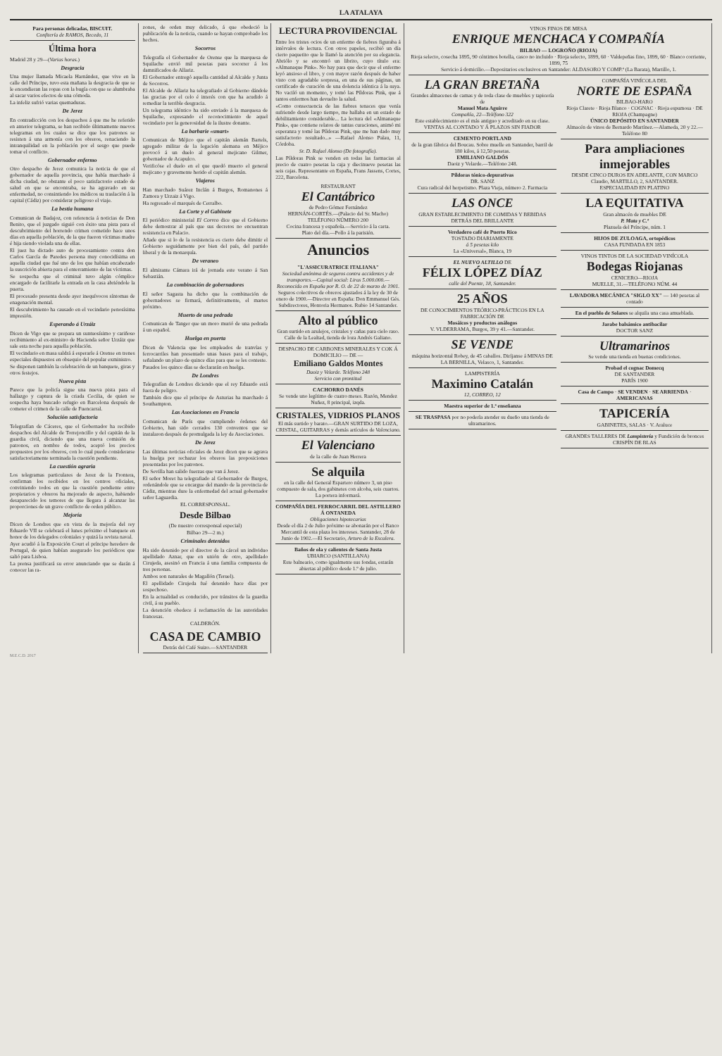LA ATALAYA
Para personas delicadas, BISCUIT.
Confitería de RAMOS, Becedo, 11
Última hora
Madrid 28 y 29—(Varias horas.)
Desgracia
Una mujer llamada Micaela Harnández, que vive en la calle del Príncipe, tuvo esta mañana la desgracia de que se le encendieran las ropas con la bugía con que se alumbraba al sacar varios efectos de una cómoda.
La infeliz sufrió varias quemaduras.
De Jerez
En contradicción con los despachos á que me he referido en anterior telegrama, se han recibido últimamente nuevos telegramas en los cuales se dice que los patronos se resisten á una armonía con los obreros, renaciendo la intranquilidad en la población por el sesgo que puede tomar el conflicto.
Gobernador enfermo
Otro despacho de Jerez comunica la noticia de que el gobernador de aquella provincia, que había marchado á dicha ciudad, no obstante el poco satisfactorio estado de salud en que se encontraba, se ha agravado en su enfermedad, no consintiendo los médicos su traslación á la capital (Cádiz) por considerar peligroso el viaje.
La bestia humana
Comunican de Badajoz, con referencia á noticias de Don Benito, que el juzgado siguió con éxito una pista para el descubrimiento del horrendo crimen cometido hace unos días en aquella población, de la que fueron víctimas madre é hija siendo violada una de ellas.
El juez ha dictado auto de procesamiento contra don Carlos García de Paredes persona muy conocidísima en aquella ciudad que fué uno de los que habían encabezado la suscrición abierta para el enterramiento de las víctimas.
Se sospecha que el criminal tuvo algún cómplice encargado de facilitarle la entrada en la casa abriéndole la puerta.
El procesado presenta desde ayer inequívocos síntomas de enagenación mental.
El descubrimiento ha causado en el vecindario penosísima impresión.
Esperando á Urzáiz
Dicen de Vigo que se prepara un suntuosísimo y cariñoso recibimiento al ex-ministro de Hacienda señor Urzáiz que sale esta noche para aquella población.
El vecindario en masa saldrá á esperarle á Orense en trenes especiales dispuestos en obsequio del popular exministro.
Se disponen también la celebración de un banquete, giras y otros festejos.
Nueva pista
Parece que la policía sigue una nueva pista para el hallazgo y captura de la criada Cecilia, de quien se sospecha haya buscado refugio en Barcelona después de cometer el crimen de la calle de Fuencarral.
Solución satisfactoria
Telegrafían de Cáceres, que el Gobernador ha recibido despachos del Alcalde de Torrejoncillo y del capitán de la guardia civil, diciendo que una nueva comisión de patronos, en nombre de todos, aceptó los precios propuestos por los obreros, con lo cual puede considerarse satisfactoriamente terminada la cuestión pendiente.
La cuestión agraria
Los telegramas particulares de Jerez de la Frontera, confirman los recibidos en los centros oficiales, conviniendo todos en que la cuestión pendiente entre propietarios y obreros ha mejorado de aspecto, habiendo desaparecido los temores de que llegara á alcanzar las proporciones de un grave conflicto de orden público.
Mejoría
Dicen de Londres que en vista de la mejoría del rey Eduardo VII se celebrará el lunes próximo el banquete en honor de los delegados coloniales y quizá la revista naval.
Ayer acudió á la Exposición Court el príncipe heredero de Portugal, de quien habían asegurado los periódicos que salió para Lisboa.
La prensa justificará su error anunciando que se darán á conocer las ra-
zones, de orden muy delicado, á que obedeció la publicación de la noticia, cuando se hayan comprobado los hechos.
Socorros
Telegrafía el Gobernador de Orense que la marquesa de Squilache envió mil pesetas para socorrer á los damnificados de Allariz.
El Gobernador entregó aquella cantidad al Alcalde y Junta de Socorros.
El Alcalde de Allariz ha telegrafiado al Gobierno dándole las gracias por el celo é interés con que ha acudido á remediar la terrible desgracia.
Un telegrama idéntico ha sido enviado á la marquesa de Squilache, expresando el reconocimiento de aquel vecindario por la generosidad de la ilustre donante.
La barbarie «smart»
Comunican de Méjico que el capitán alemán Bartels, agregado militar de la legación alemana en Méjico provocó á un duelo al general mejicano Gilmer, gobernador de Acapulco.
Verificóse el duelo en el que quedó muerto el general mejicano y gravemente herido el capitán alemán.
Viajeros
Han marchado Suárez Inclán á Burgos, Romanones á Zamora y Urzaiz á Vigo.
Ha regresado el marqués de Cerralbo.
La Corte y el Gabinete
El periódico ministerial El Correo dice que el Gobierno debe demostrar al país que sus decretos no encuentran resistencia en Palacio.
Añade que si lo de la resistencia es cierto debe dimitir el Gobierno seguidamente por bien del país, del partido liberal y de la monarquía.
De veraneo
El almirante Cámara irá de jornada este verano á San Sebastián.
La combinación de gobernadores
El señor Sagasta ha dicho que la combinación de gobernadores se firmará, definitivamente, el martes próximo.
Muerto de una pedrada
Comunican de Tanger que un moro murió de una pedrada á un español.
Huelga en puerta
Dicen de Valencia que los empleados de tranvías y ferrocarriles han presentado unas bases para el trabajo, señalando un plazo de quince días para que se les conteste.
Pasados los quince días se declararán en huelga.
De Londres
Telegrafían de Londres diciendo que el rey Eduardo está fuera de peligro.
También dice que el príncipe de Asturias ha marchado á Southampton.
Las Asociaciones en Francia
Comunican de París que cumpliendo órdenes del Gobierno, han sido cerrados 130 conventos que se instalaron después de promulgada la ley de Asociaciones.
De Jerez
Las últimas noticias oficiales de Jerez dicen que se agrava la huelga por rechazar los obreros las proposiciones presentadas por los patronos.
De Sevilla han salido fuerzas que van á Jerez.
El señor Moret ha telegrafiado al Gobernador de Burgos, ordenándole que se encargue del mando de la provincia de Cádiz, mientras dure la enfermedad del actual gobernador señor Laguardia.
EL CORRESPONSAL.
Desde Bilbao
(De nuestro corresponsal especial)
Bilbao 29—2 m.)
Criminales detenidos
Ha sido detenido por el director de la cárcel un individuo apellidado Aznar, que en unión de otro, apellidado Cirujeda, asesinó en Francia á una familia compuesta de tres personas.
Ambos son naturales de Magallón (Teruel).
El apellidado Cirujeda fué detenido hace días por sospechoso.
En la actualidad es conducido, por tránsitos de la guardia civil, á su pueblo.
La detención obedece á reclamación de las autoridades francesas.
CALDERÓN.
CASA DE CAMBIO
Detrás del Café Suizo.—SANTANDER
LECTURA PROVIDENCIAL
Entre los tristes ocios de un enfermo de fiebres figuraba á intérvalos de lectura. Con otros papeles, recibió un día cierto paquetito que le llamó la atención por su elegancia. Abriólo y se encontró un librito, cuyo título era: «Almanaque Pink». No hay para que decir que el enfermo leyó ansioso el libro, y con mayor razón después de haber visto con agradable sorpresa, en una de sus páginas, un certificado de curación de una dolencia idéntica á la suya. No vaciló un momento, y tomó las Píldoras Pink, que á tantos enfermos han devuelto la salud.
«Como consecuencia de las fiebres tenaces que venía sufriendo desde largo tiempo, me hallaba en un estado de debilitamiento considerable... La lectura del «Almanaque Pink», que contiene relatos de tantas curaciones, animó mi esperanza y tomé las Píldoras Pink, que me han dado muy satisfactorio resultado...» —Rafael Alonso Palau, 11, Córdoba.
Sr. D. Rafael Alonso (De fotografía).
Las Píldoras Pink se venden en todas las farmacias al precio de cuatro pesetas la caja y diecinueve pesetas las seis cajas. Representante en España, Frans Jassens, Cortes, 222, Barcelona.
RESTAURANT
El Cantábrico
de Pedro Gómez Fernández
HERNÁN-CORTÉS.—(Palacio del Sr. Macho) TELÉFONO NÚMERO 200
Cocina francesa y española.—Servicio á la carta.
Plato del día.—Pollo á la parisién.
Anuncios
"L'ASSICURATRICE ITALIANA"
Sociedad anónima de seguros contra accidentes y de transportes.—Capital social: Liras 5.000.000.—Reconocida en España por R. O. de 22 de marzo de 1901.
Seguros colectivos de obreros ajustados á la ley de 30 de enero de 1900.—Director en España: Don Emmanuel Gés. Subdirectores, Hontoria Hermanos. Rubio 14 Santander.
Alto al público
Gran surtido en azulejos, cristales y cañas para cielo raso. Calle de la Lealtad, tienda de loza Andrés Galiano.
DESPACHO DE CARBONES MINERALES Y COK Á DOMICILIO — DE —
Emiliano Galdos Montes
Daoiz y Velarde. Teléfono 248
Servicio con prontitud
CACHORRO DANÉS
Se vende uno legítimo de cuatro meses. Razón, Mendez Nuñez, 8 principal, izqda.
CRISTALES, VIDRIOS PLANOS
El más surtido y barato.—GRAN SURTIDO DE LOZA, CRISTAL, GUITARRAS y demás artículos de Valenciano.
El Valenciano
de la calle de Juan Herrera
Se alquila
en la calle del General Espartero número 3, un piso compuesto de sala, dos gabinetes con alcoba, seis cuartos. La portera informará.
COMPAÑÍA DEL FERROCARRIL DEL ASTILLERO Á ONTANEDA
Obligaciones hipotecarias
Desde el día 2 de Julio próximo se abonarán por el Banco Mercantil de esta plaza los intereses. Santander, 28 de Junio de 1902.—El Secretario, Arturo de la Escalera.
Baños de ola y calientes de Santa Justa
UBIARCO (SANTILLANA)
Este balneario, como igualmente sus fondas, estarán abiertas al público desde 1.º de julio.
VINOS FINOS DE MESA
ENRIQUE MENCHACA Y COMPAÑÍA
BILBAO — LOGROÑO (RIOJA)
Rioja selecto, cosecha 1895, 90 céntimos botella, casco no incluido · Rioja selecto, 1899, 60 · Valdepeñas fino, 1899, 60 · Blanco corriente, 1899, 75
Servicio á domicilio.—Depositarios exclusivos en Santander: ALDASORO Y COMP.ª (La Barata), Martillo, 1.
LA GRAN BRETAÑA
Grandes almacenes de camas y de toda clase de muebles y tapicería de
Manuel Mata Aguirre
Compañía, 22—Teléfono 322
Este establecimiento es el más antiguo y acreditado en su clase.
VENTAS AL CONTADO Y Á PLAZOS SIN FIADOR
CEMENTO PORTLAND
de la gran fábrica del Boucau. Sobre muelle en Santander, barril de 180 kilos, á 12,50 pesetas.
EMILIANO GALDÓS
Daoiz y Velarde.—Teléfono 248.
Píldoras tónico-depurativas
DR. SANZ
Cura radical del herpetismo. Plaza Vieja, número 2. Farmacia
LAS ONCE
GRAN ESTABLECIMIENTO DE COMIDAS Y BEBIDAS DETRÁS DEL BRILLANTE
Verdadero café de Puerto Rico
TOSTADO DIARIAMENTE
á 5 pesetas kilo
La «Universal», Blanca, 19
EL NUEVO ALTILLO DE
FÉLIX LÓPEZ DÍAZ
calle del Puente, 18, Santander.
25 AÑOS
DE CONOCIMIENTOS TEÓRICO-PRÁCTICOS EN LA FABRICACIÓN DE
Mosáicos y productos análogos
V. VLDERRAMA, Burgos, 39 y 41.—Santander.
SE VENDE
máquina horizontal Robey, de 45 caballos. Diríjanse á MINAS DE LA BERNILLA, Velasco, 1, Santander.
LAMPISTERÍA
Maximino Catalán
12, CORREO, 12
Maestra superior de 1.ª enseñanza
SE TRASPASA por no poderla atender su dueño una tienda de ultramarinos.
COMPAÑÍA VINÍCOLA DEL
NORTE DE ESPAÑA
BILBAO-HARO
Rioja Clarete · Rioja Blanco · COGNAC · Rioja espumosa · DE RIOJA (Champagne)
ÚNICO DEPÓSITO EN SANTANDER
Almacén de vinos de Bernardo Martínez.—Alameda, 20 y 22.—Teléfono 80
Para ampliaciones inmejorables
DESDE CINCO DUROS EN ADELANTE, CON MARCO
Claudio, MARTILLO, 2, SANTANDER.
ESPECIALIDAD EN PLATINO
LA EQUITATIVA
Gran almacén de muebles DE
P. Mata y C.ª
Plazuela del Príncipe, núm. 1
HIJOS DE ZULOAGA, ortopédicos
CASA FUNDADA EN 1853
VINOS TINTOS DE LA SOCIEDAD VINÍCOLA
Bodegas Riojanas
CENICERO—RIOJA
MUELLE, 31.—TELÉFONO NÚM. 44
LAVADORA MECÁNICA "SIGLO XX" — 140 pesetas al contado
En el pueblo de Solares se alquila una casa amueblada.
Jarabe balsámico antibacilar
DOCTOR SANZ
Ultramarinos
Se vende una tienda en buenas condiciones.
Probad el cognac Domecq
DE SANTANDER
PARÍS 1900
Casa de Campo · SE VENDEN · SE ARRIENDA · AMERICANAS
TAPICERÍA
GABINETES, SALAS · V. Araluce
GRANDES TALLERES DE Lampistería y Fundición de bronces
CRISPÍN DE BLAS
M.E.C.D. 2017